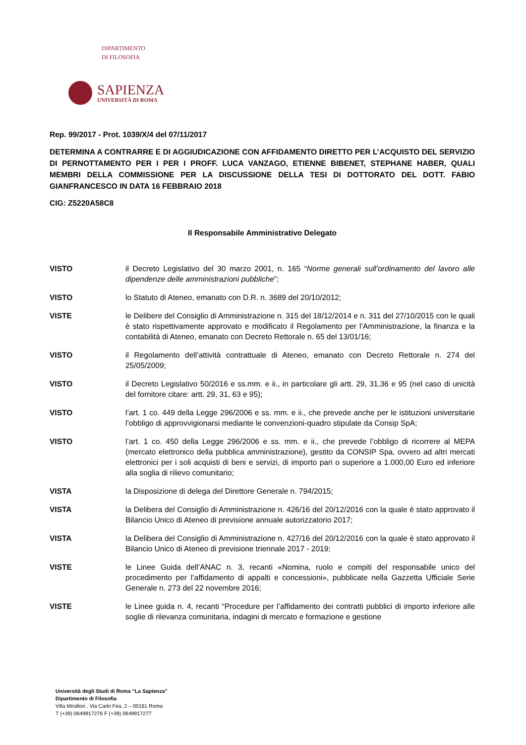DIPARTIMENTO
DI FILOSOFIA
SAPIENZA
UNIVERSITÀ DI ROMA
Rep. 99/2017 - Prot. 1039/X/4 del 07/11/2017
DETERMINA A CONTRARRE E DI AGGIUDICAZIONE CON AFFIDAMENTO DIRETTO PER L’ACQUISTO DEL SERVIZIO DI PERNOTTAMENTO PER I PER I PROFF. LUCA VANZAGO, ETIENNE BIBENET, STEPHANE HABER, QUALI MEMBRI DELLA COMMISSIONE PER LA DISCUSSIONE DELLA TESI DI DOTTORATO DEL DOTT. FABIO GIANFRANCESCO IN DATA 16 FEBBRAIO 2018
CIG: Z5220A58C8
Il Responsabile Amministrativo Delegato
VISTO il Decreto Legislativo del 30 marzo 2001, n. 165 “Norme generali sull’ordinamento del lavoro alle dipendenze delle amministrazioni pubbliche”;
VISTO lo Statuto di Ateneo, emanato con D.R. n. 3689 del 20/10/2012;
VISTE le Delibere del Consiglio di Amministrazione n. 315 del 18/12/2014 e n. 311 del 27/10/2015 con le quali è stato rispettivamente approvato e modificato il Regolamento per l’Amministrazione, la finanza e la contabilità di Ateneo, emanato con Decreto Rettorale n. 65 del 13/01/16;
VISTO il Regolamento dell’attività contrattuale di Ateneo, emanato con Decreto Rettorale n. 274 del 25/05/2009;
VISTO il Decreto Legislativo 50/2016 e ss.mm. e ii., in particolare gli artt. 29, 31,36 e 95 (nel caso di unicità del fornitore citare: artt. 29, 31, 63 e 95);
VISTO l’art. 1 co. 449 della Legge 296/2006 e ss. mm. e ii., che prevede anche per le istituzioni universitarie l’obbligo di approvvigionarsi mediante le convenzioni-quadro stipulate da Consip SpA;
VISTO l’art. 1 co. 450 della Legge 296/2006 e ss. mm. e ii., che prevede l’obbligo di ricorrere al MEPA (mercato elettronico della pubblica amministrazione), gestito da CONSIP Spa, ovvero ad altri mercati elettronici per i soli acquisti di beni e servizi, di importo pari o superiore a 1.000,00 Euro ed inferiore alla soglia di rilievo comunitario;
VISTA la Disposizione di delega del Direttore Generale n. 794/2015;
VISTA la Delibera del Consiglio di Amministrazione n. 426/16 del 20/12/2016 con la quale è stato approvato il Bilancio Unico di Ateneo di previsione annuale autorizzatorio 2017;
VISTA la Delibera del Consiglio di Amministrazione n. 427/16 del 20/12/2016 con la quale è stato approvato il Bilancio Unico di Ateneo di previsione triennale 2017 - 2019;
VISTE le Linee Guida dell’ANAC n. 3, recanti «Nomina, ruolo e compiti del responsabile unico del procedimento per l’affidamento di appalti e concessioni», pubblicate nella Gazzetta Ufficiale Serie Generale n. 273 del 22 novembre 2016;
VISTE le Linee guida n. 4, recanti “Procedure per l’affidamento dei contratti pubblici di importo inferiore alle soglie di rilevanza comunitaria, indagini di mercato e formazione e gestione
Università degli Studi di Roma “La Sapienza”
Dipartimento di Filosofia
Villa Mirafiori , Via Carlo Fea, 2 – 00161 Roma
T (+39) 0649917276 F (+39) 0649917277